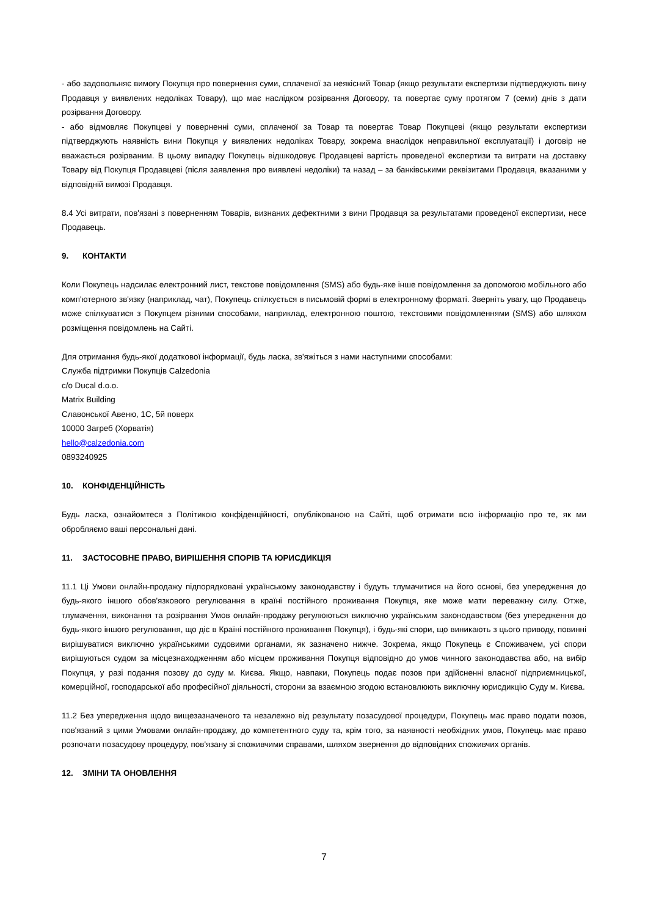- або задовольняє вимогу Покупця про повернення суми, сплаченої за неякісний Товар (якщо результати експертизи підтверджують вину Продавця у виявлених недоліках Товару), що має наслідком розірвання Договору, та повертає суму протягом 7 (семи) днів з дати розірвання Договору.
- або відмовляє Покупцеві у поверненні суми, сплаченої за Товар та повертає Товар Покупцеві (якщо результати експертизи підтверджують наявність вини Покупця у виявлених недоліках Товару, зокрема внаслідок неправильної експлуатації) і договір не вважається розірваним. В цьому випадку Покупець відшкодовує Продавцеві вартість проведеної експертизи та витрати на доставку Товару від Покупця Продавцеві (після заявлення про виявлені недоліки) та назад – за банківськими реквізитами Продавця, вказаними у відповідній вимозі Продавця.
8.4 Усі витрати, пов'язані з поверненням Товарів, визнаних дефектними з вини Продавця за результатами проведеної експертизи, несе Продавець.
9. КОНТАКТИ
Коли Покупець надсилає електронний лист, текстове повідомлення (SMS) або будь-яке інше повідомлення за допомогою мобільного або комп'ютерного зв'язку (наприклад, чат), Покупець спілкується в письмовій формі в електронному форматі. Зверніть увагу, що Продавець може спілкуватися з Покупцем різними способами, наприклад, електронною поштою, текстовими повідомленнями (SMS) або шляхом розміщення повідомлень на Сайті.
Для отримання будь-якої додаткової інформації, будь ласка, зв'яжіться з нами наступними способами:
Служба підтримки Покупців Calzedonia
c/o Ducal d.o.o.
Matrix Building
Славонської Авеню, 1С, 5й поверх
10000 Загреб (Хорватія)
hello@calzedonia.com
0893240925
10. КОНФІДЕНЦІЙНІСТЬ
Будь ласка, ознайомтеся з Політикою конфіденційності, опублікованою на Сайті, щоб отримати всю інформацію про те, як ми обробляємо ваші персональні дані.
11. ЗАСТОСОВНЕ ПРАВО, ВИРІШЕННЯ СПОРІВ ТА ЮРИСДИКЦІЯ
11.1 Ці Умови онлайн-продажу підпорядковані українському законодавству і будуть тлумачитися на його основі, без упередження до будь-якого іншого обов'язкового регулювання в країні постійного проживання Покупця, яке може мати переважну силу. Отже, тлумачення, виконання та розірвання Умов онлайн-продажу регулюються виключно українським законодавством (без упередження до будь-якого іншого регулювання, що діє в Країні постійного проживання Покупця), і будь-які спори, що виникають з цього приводу, повинні вирішуватися виключно українськими судовими органами, як зазначено нижче. Зокрема, якщо Покупець є Споживачем, усі спори вирішуються судом за місцезнаходженням або місцем проживання Покупця відповідно до умов чинного законодавства або, на вибір Покупця, у разі подання позову до суду м. Києва. Якщо, навпаки, Покупець подає позов при здійсненні власної підприємницької, комерційної, господарської або професійної діяльності, сторони за взаємною згодою встановлюють виключну юрисдикцію Суду м. Києва.
11.2 Без упередження щодо вищезазначеного та незалежно від результату позасудової процедури, Покупець має право подати позов, пов'язаний з цими Умовами онлайн-продажу, до компетентного суду та, крім того, за наявності необхідних умов, Покупець має право розпочати позасудову процедуру, пов'язану зі споживчими справами, шляхом звернення до відповідних споживчих органів.
12. ЗМІНИ ТА ОНОВЛЕННЯ
7